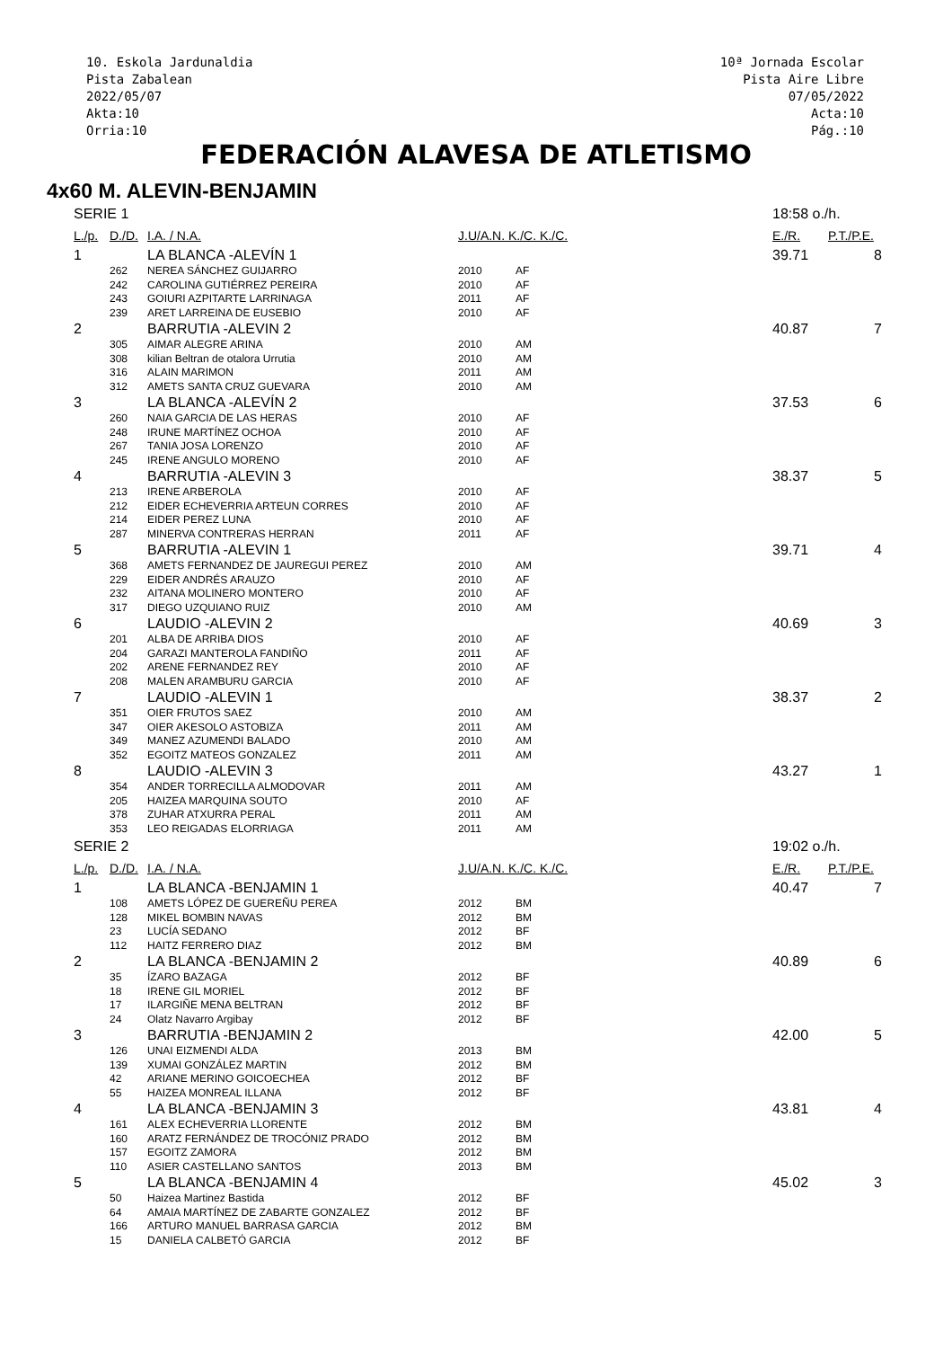10. Eskola Jardunaldia
Pista Zabalean
2022/05/07
Akta:10
Orria:10
10ª Jornada Escolar
Pista Aire Libre
07/05/2022
Acta:10
Pág.:10
FEDERACIÓN ALAVESA DE ATLETISMO
4x60 M. ALEVIN-BENJAMIN
| SERIE 1 | | | | | 18:58 o./h. | |
| L./p. | D./D. | I.A. / N.A. | J.U/A.N. K./C. K./C. | | E./R. | P.T./P.E. |
| 1 | | LA BLANCA -ALEVÍN 1 | | | 39.71 | 8 |
| | 262 | NEREA SÁNCHEZ GUIJARRO | 2010 | AF | | |
| | 242 | CAROLINA GUTIÉRREZ PEREIRA | 2010 | AF | | |
| | 243 | GOIURI AZPITARTE LARRINAGA | 2011 | AF | | |
| | 239 | ARET LARREINA DE EUSEBIO | 2010 | AF | | |
| 2 | | BARRUTIA -ALEVIN 2 | | | 40.87 | 7 |
| | 305 | AIMAR ALEGRE ARINA | 2010 | AM | | |
| | 308 | kilian Beltran de otalora Urrutia | 2010 | AM | | |
| | 316 | ALAIN MARIMON | 2011 | AM | | |
| | 312 | AMETS SANTA CRUZ GUEVARA | 2010 | AM | | |
| 3 | | LA BLANCA -ALEVÍN 2 | | | 37.53 | 6 |
| | 260 | NAIA GARCIA DE LAS HERAS | 2010 | AF | | |
| | 248 | IRUNE MARTÍNEZ OCHOA | 2010 | AF | | |
| | 267 | TANIA JOSA LORENZO | 2010 | AF | | |
| | 245 | IRENE ANGULO MORENO | 2010 | AF | | |
| 4 | | BARRUTIA -ALEVIN 3 | | | 38.37 | 5 |
| | 213 | IRENE ARBEROLA | 2010 | AF | | |
| | 212 | EIDER ECHEVERRIA ARTEUN CORRES | 2010 | AF | | |
| | 214 | EIDER PEREZ LUNA | 2010 | AF | | |
| | 287 | MINERVA CONTRERAS HERRAN | 2011 | AF | | |
| 5 | | BARRUTIA -ALEVIN 1 | | | 39.71 | 4 |
| | 368 | AMETS FERNANDEZ DE JAUREGUI PEREZ | 2010 | AM | | |
| | 229 | EIDER ANDRÉS ARAUZO | 2010 | AF | | |
| | 232 | AITANA MOLINERO MONTERO | 2010 | AF | | |
| | 317 | DIEGO UZQUIANO RUIZ | 2010 | AM | | |
| 6 | | LAUDIO -ALEVIN 2 | | | 40.69 | 3 |
| | 201 | ALBA DE ARRIBA DIOS | 2010 | AF | | |
| | 204 | GARAZI MANTEROLA FANDIÑO | 2011 | AF | | |
| | 202 | ARENE FERNANDEZ REY | 2010 | AF | | |
| | 208 | MALEN ARAMBURU GARCIA | 2010 | AF | | |
| 7 | | LAUDIO -ALEVIN 1 | | | 38.37 | 2 |
| | 351 | OIER FRUTOS SAEZ | 2010 | AM | | |
| | 347 | OIER AKESOLO ASTOBIZA | 2011 | AM | | |
| | 349 | MANEZ AZUMENDI BALADO | 2010 | AM | | |
| | 352 | EGOITZ MATEOS GONZALEZ | 2011 | AM | | |
| 8 | | LAUDIO -ALEVIN 3 | | | 43.27 | 1 |
| | 354 | ANDER TORRECILLA ALMODOVAR | 2011 | AM | | |
| | 205 | HAIZEA MARQUINA SOUTO | 2010 | AF | | |
| | 378 | ZUHAR ATXURRA PERAL | 2011 | AM | | |
| | 353 | LEO REIGADAS ELORRIAGA | 2011 | AM | | |
| SERIE 2 | | | | | 19:02 o./h. | |
| L./p. | D./D. | I.A. / N.A. | J.U/A.N. K./C. K./C. | | E./R. | P.T./P.E. |
| 1 | | LA BLANCA -BENJAMIN 1 | | | 40.47 | 7 |
| | 108 | AMETS LÓPEZ DE GUEREÑU PEREA | 2012 | BM | | |
| | 128 | MIKEL BOMBIN NAVAS | 2012 | BM | | |
| | 23 | LUCÍA SEDANO | 2012 | BF | | |
| | 112 | HAITZ FERRERO DIAZ | 2012 | BM | | |
| 2 | | LA BLANCA -BENJAMIN 2 | | | 40.89 | 6 |
| | 35 | ÍZARO BAZAGA | 2012 | BF | | |
| | 18 | IRENE GIL MORIEL | 2012 | BF | | |
| | 17 | ILARGIÑE MENA BELTRAN | 2012 | BF | | |
| | 24 | Olatz Navarro Argibay | 2012 | BF | | |
| 3 | | BARRUTIA -BENJAMIN 2 | | | 42.00 | 5 |
| | 126 | UNAI EIZMENDI ALDA | 2013 | BM | | |
| | 139 | XUMAI GONZÁLEZ MARTIN | 2012 | BM | | |
| | 42 | ARIANE MERINO GOICOECHEA | 2012 | BF | | |
| | 55 | HAIZEA MONREAL ILLANA | 2012 | BF | | |
| 4 | | LA BLANCA -BENJAMIN 3 | | | 43.81 | 4 |
| | 161 | ALEX ECHEVERRIA LLORENTE | 2012 | BM | | |
| | 160 | ARATZ FERNÁNDEZ DE TROCÓNIZ PRADO | 2012 | BM | | |
| | 157 | EGOITZ ZAMORA | 2012 | BM | | |
| | 110 | ASIER CASTELLANO SANTOS | 2013 | BM | | |
| 5 | | LA BLANCA -BENJAMIN 4 | | | 45.02 | 3 |
| | 50 | Haizea Martinez Bastida | 2012 | BF | | |
| | 64 | AMAIA MARTÍNEZ DE ZABARTE GONZALEZ | 2012 | BF | | |
| | 166 | ARTURO MANUEL BARRASA GARCIA | 2012 | BM | | |
| | 15 | DANIELA CALBETÓ GARCIA | 2012 | BF | | |